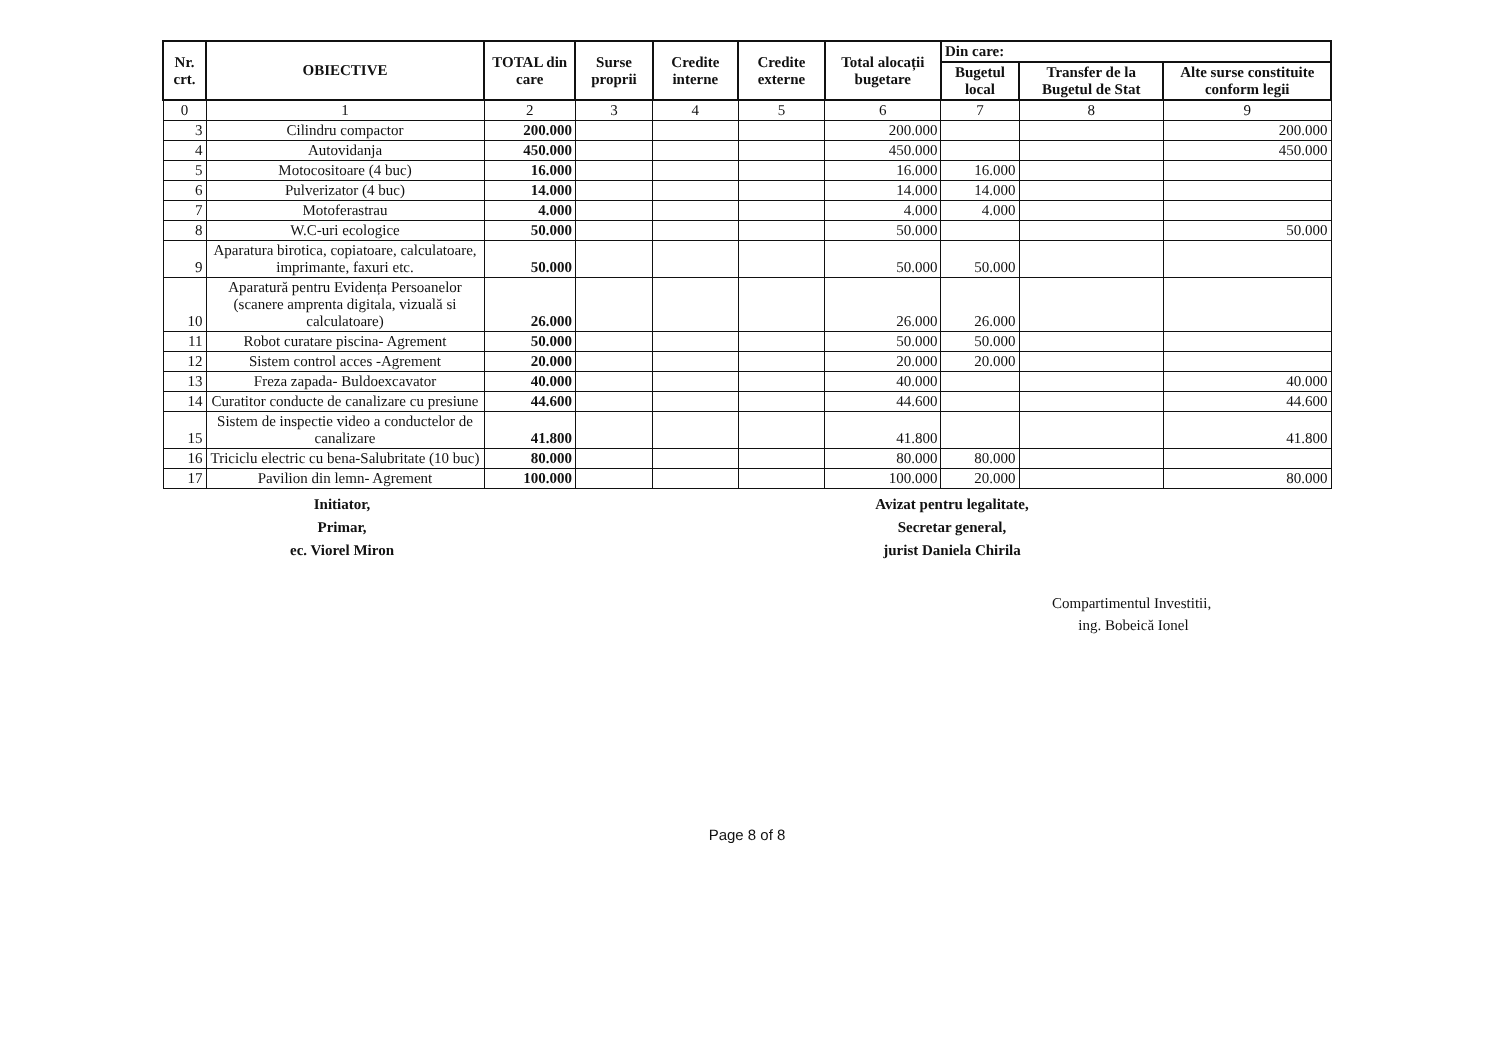| Nr. crt. | OBIECTIVE | TOTAL din care | Surse proprii | Credite interne | Credite externe | Total alocații bugetare | Din care: | | |
| --- | --- | --- | --- | --- | --- | --- | --- | --- | --- |
| | | | | | | | Bugetul local | Transfer de la Bugetul de Stat | Alte surse constituite conform legii |
| 0 | 1 | 2 | 3 | 4 | 5 | 6 | 7 | 8 | 9 |
| 3 | Cilindru compactor | 200.000 | | | | 200.000 | | | 200.000 |
| 4 | Autovidanja | 450.000 | | | | 450.000 | | | 450.000 |
| 5 | Motocositoare (4 buc) | 16.000 | | | | 16.000 | 16.000 | | |
| 6 | Pulverizator (4 buc) | 14.000 | | | | 14.000 | 14.000 | | |
| 7 | Motoferastrau | 4.000 | | | | 4.000 | 4.000 | | |
| 8 | W.C-uri ecologice | 50.000 | | | | 50.000 | | | 50.000 |
| 9 | Aparatura birotica, copiatoare, calculatoare, imprimante, faxuri etc. | 50.000 | | | | 50.000 | 50.000 | | |
| 10 | Aparatură pentru Evidența Persoanelor (scanere amprenta digitala, vizuală si calculatoare) | 26.000 | | | | 26.000 | 26.000 | | |
| 11 | Robot curatare piscina- Agrement | 50.000 | | | | 50.000 | 50.000 | | |
| 12 | Sistem control acces -Agrement | 20.000 | | | | 20.000 | 20.000 | | |
| 13 | Freza zapada- Buldoexcavator | 40.000 | | | | 40.000 | | | 40.000 |
| 14 | Curatitor conducte de canalizare cu presiune | 44.600 | | | | 44.600 | | | 44.600 |
| 15 | Sistem de inspectie video a conductelor de canalizare | 41.800 | | | | 41.800 | | | 41.800 |
| 16 | Triciclu electric cu bena-Salubritate (10 buc) | 80.000 | | | | 80.000 | 80.000 | | |
| 17 | Pavilion din lemn- Agrement | 100.000 | | | | 100.000 | 20.000 | | 80.000 |
Initiator,
Primar,
ec. Viorel Miron
Avizat pentru legalitate,
Secretar general,
jurist Daniela Chirila
Compartimentul Investitii,
ing. Bobeică Ionel
Page 8 of 8